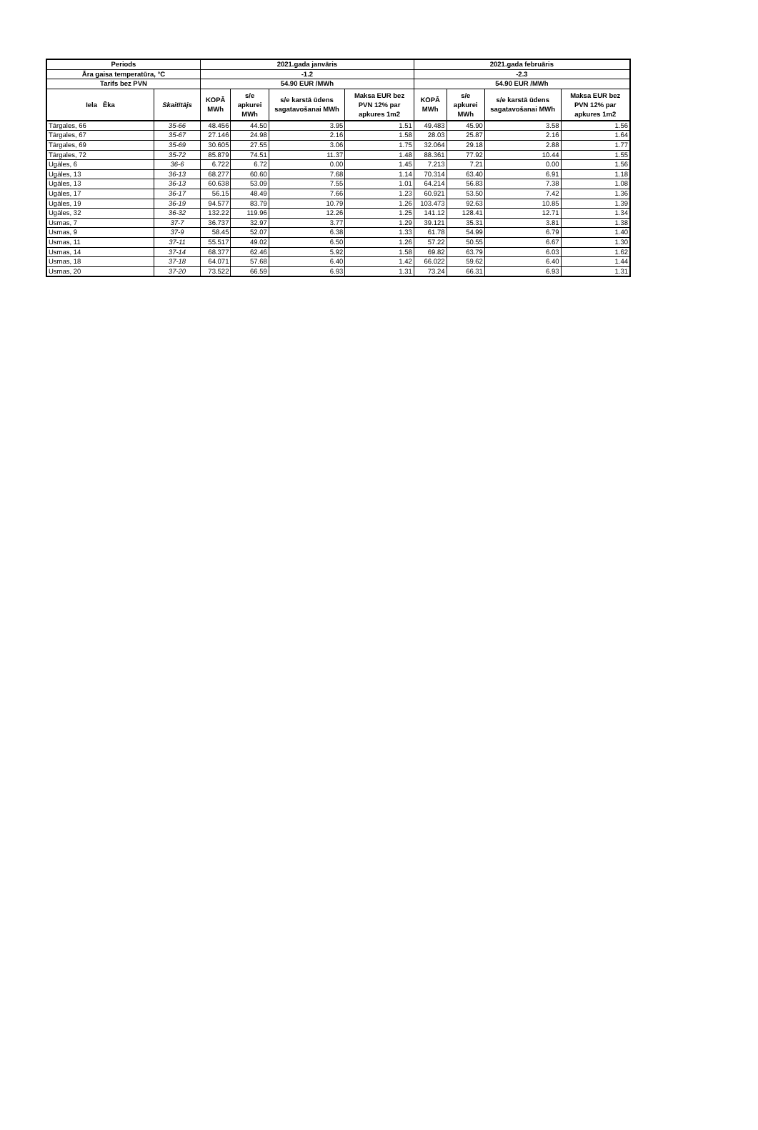| Periods | | 2021.gada janvāris | | | | 2021.gada februāris | | | |
| --- | --- | --- | --- | --- | --- | --- | --- | --- | --- |
| Āra gaisa temperatūra, °C | | -1.2 | | | | -2.3 | | | |
| Tarifs bez PVN | | 54.90 EUR /MWh | | | | 54.90 EUR /MWh | | | |
| Iela Ēka | Skaitītājs | KOPĀ MWh | s/e apkurei MWh | s/e karstā ūdens sagatavošanai MWh | Maksa EUR bez PVN 12% par apkures 1m2 | KOPĀ MWh | s/e apkurei MWh | s/e karstā ūdens sagatavošanai MWh | Maksa EUR bez PVN 12% par apkures 1m2 |
| Tārgales, 66 | 35-66 | 48.456 | 44.50 | 3.95 | 1.51 | 49.483 | 45.90 | 3.58 | 1.56 |
| Tārgales, 67 | 35-67 | 27.146 | 24.98 | 2.16 | 1.58 | 28.03 | 25.87 | 2.16 | 1.64 |
| Tārgales, 69 | 35-69 | 30.605 | 27.55 | 3.06 | 1.75 | 32.064 | 29.18 | 2.88 | 1.77 |
| Tārgales, 72 | 35-72 | 85.879 | 74.51 | 11.37 | 1.48 | 88.361 | 77.92 | 10.44 | 1.55 |
| Ugāles, 6 | 36-6 | 6.722 | 6.72 | 0.00 | 1.45 | 7.213 | 7.21 | 0.00 | 1.56 |
| Ugāles, 13 | 36-13 | 68.277 | 60.60 | 7.68 | 1.14 | 70.314 | 63.40 | 6.91 | 1.18 |
| Ugāles, 13 | 36-13 | 60.638 | 53.09 | 7.55 | 1.01 | 64.214 | 56.83 | 7.38 | 1.08 |
| Ugāles, 17 | 36-17 | 56.15 | 48.49 | 7.66 | 1.23 | 60.921 | 53.50 | 7.42 | 1.36 |
| Ugāles, 19 | 36-19 | 94.577 | 83.79 | 10.79 | 1.26 | 103.473 | 92.63 | 10.85 | 1.39 |
| Ugāles, 32 | 36-32 | 132.22 | 119.96 | 12.26 | 1.25 | 141.12 | 128.41 | 12.71 | 1.34 |
| Usmas, 7 | 37-7 | 36.737 | 32.97 | 3.77 | 1.29 | 39.121 | 35.31 | 3.81 | 1.38 |
| Usmas, 9 | 37-9 | 58.45 | 52.07 | 6.38 | 1.33 | 61.78 | 54.99 | 6.79 | 1.40 |
| Usmas, 11 | 37-11 | 55.517 | 49.02 | 6.50 | 1.26 | 57.22 | 50.55 | 6.67 | 1.30 |
| Usmas, 14 | 37-14 | 68.377 | 62.46 | 5.92 | 1.58 | 69.82 | 63.79 | 6.03 | 1.62 |
| Usmas, 18 | 37-18 | 64.071 | 57.68 | 6.40 | 1.42 | 66.022 | 59.62 | 6.40 | 1.44 |
| Usmas, 20 | 37-20 | 73.522 | 66.59 | 6.93 | 1.31 | 73.24 | 66.31 | 6.93 | 1.31 |